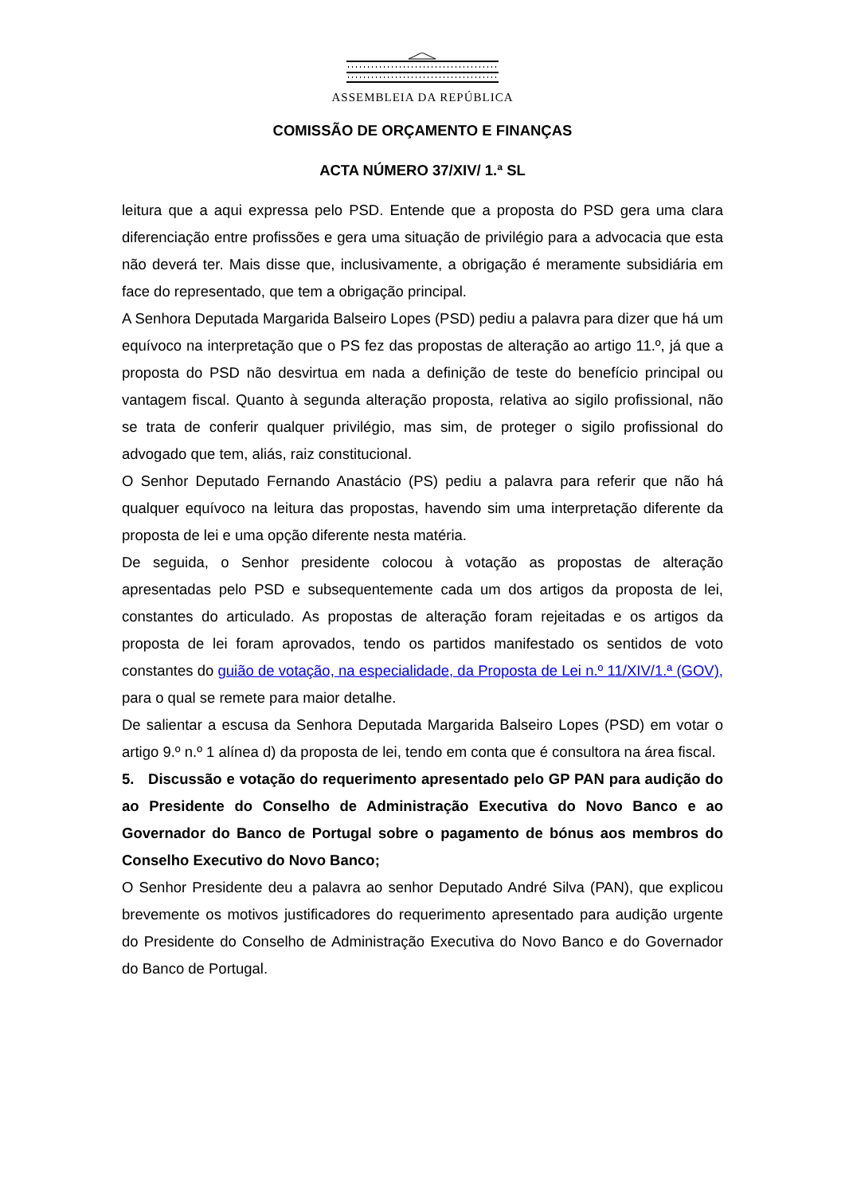ASSEMBLEIA DA REPÚBLICA
COMISSÃO DE ORÇAMENTO E FINANÇAS
ACTA NÚMERO 37/XIV/ 1.ª SL
leitura que a aqui expressa pelo PSD. Entende que a proposta do PSD gera uma clara diferenciação entre profissões e gera uma situação de privilégio para a advocacia que esta não deverá ter. Mais disse que, inclusivamente, a obrigação é meramente subsidiária em face do representado, que tem a obrigação principal.
A Senhora Deputada Margarida Balseiro Lopes (PSD) pediu a palavra para dizer que há um equívoco na interpretação que o PS fez das propostas de alteração ao artigo 11.º, já que a proposta do PSD não desvirtua em nada a definição de teste do benefício principal ou vantagem fiscal. Quanto à segunda alteração proposta, relativa ao sigilo profissional, não se trata de conferir qualquer privilégio, mas sim, de proteger o sigilo profissional do advogado que tem, aliás, raiz constitucional.
O Senhor Deputado Fernando Anastácio (PS) pediu a palavra para referir que não há qualquer equívoco na leitura das propostas, havendo sim uma interpretação diferente da proposta de lei e uma opção diferente nesta matéria.
De seguida, o Senhor presidente colocou à votação as propostas de alteração apresentadas pelo PSD e subsequentemente cada um dos artigos da proposta de lei, constantes do articulado. As propostas de alteração foram rejeitadas e os artigos da proposta de lei foram aprovados, tendo os partidos manifestado os sentidos de voto constantes do guião de votação, na especialidade, da Proposta de Lei n.º 11/XIV/1.ª (GOV), para o qual se remete para maior detalhe.
De salientar a escusa da Senhora Deputada Margarida Balseiro Lopes (PSD) em votar o artigo 9.º n.º 1 alínea d) da proposta de lei, tendo em conta que é consultora na área fiscal.
5. Discussão e votação do requerimento apresentado pelo GP PAN para audição do ao Presidente do Conselho de Administração Executiva do Novo Banco e ao Governador do Banco de Portugal sobre o pagamento de bónus aos membros do Conselho Executivo do Novo Banco;
O Senhor Presidente deu a palavra ao senhor Deputado André Silva (PAN), que explicou brevemente os motivos justificadores do requerimento apresentado para audição urgente do Presidente do Conselho de Administração Executiva do Novo Banco e do Governador do Banco de Portugal.